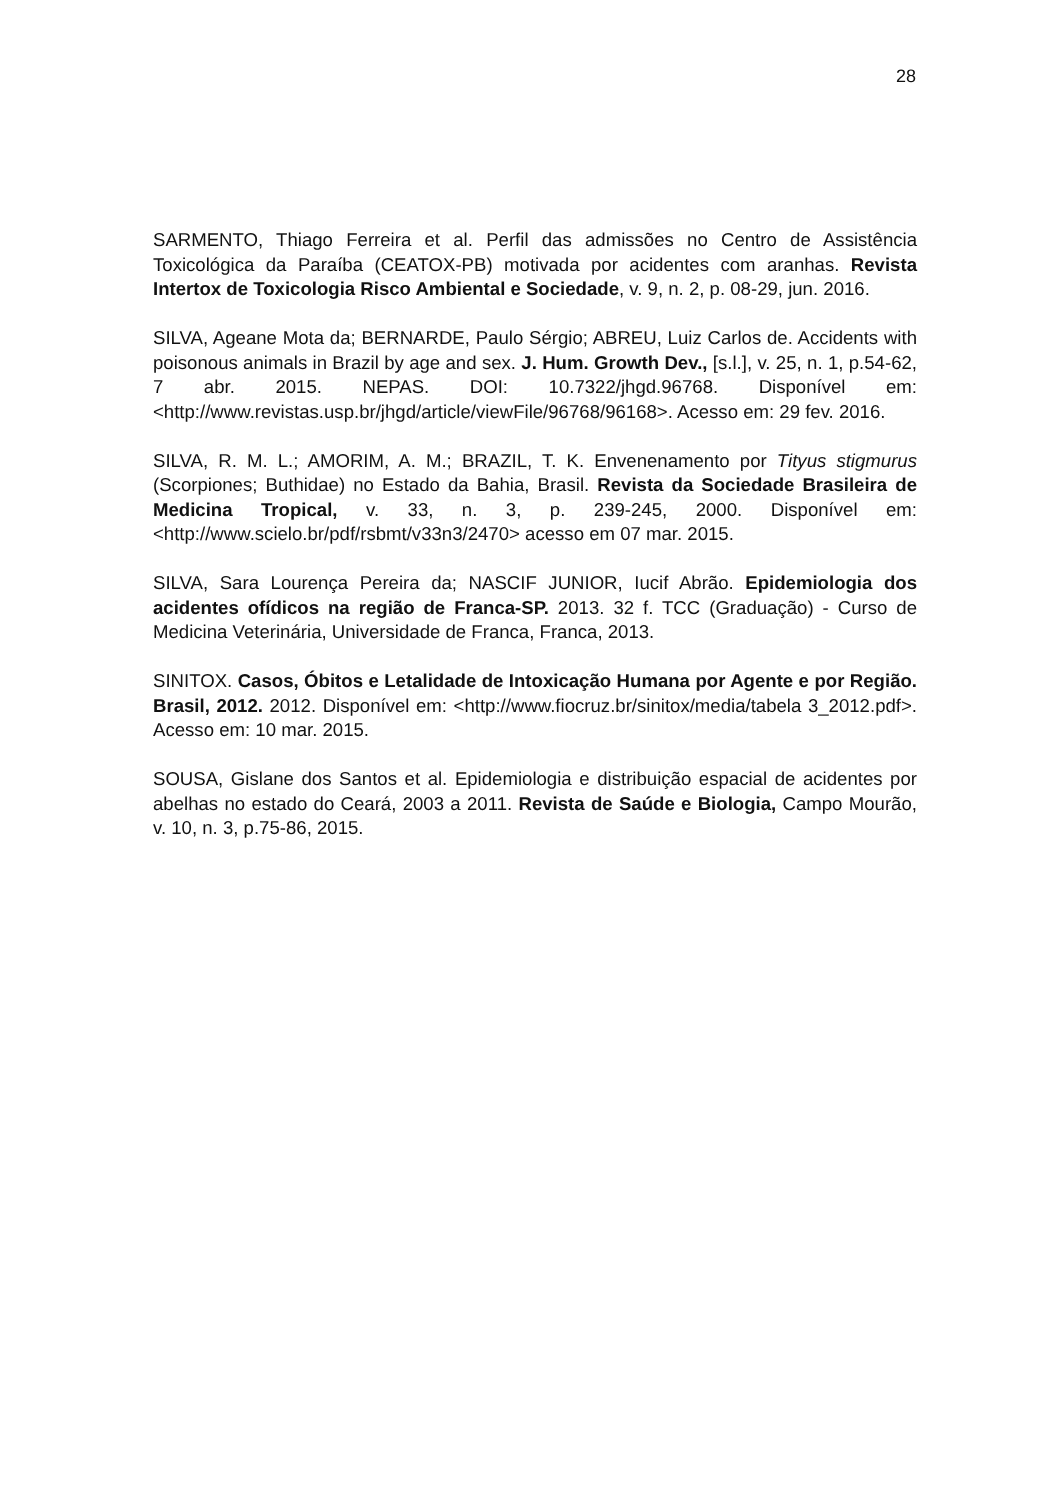28
SARMENTO, Thiago Ferreira et al. Perfil das admissões no Centro de Assistência Toxicológica da Paraíba (CEATOX-PB) motivada por acidentes com aranhas. Revista Intertox de Toxicologia Risco Ambiental e Sociedade, v. 9, n. 2, p. 08-29, jun. 2016.
SILVA, Ageane Mota da; BERNARDE, Paulo Sérgio; ABREU, Luiz Carlos de. Accidents with poisonous animals in Brazil by age and sex. J. Hum. Growth Dev., [s.l.], v. 25, n. 1, p.54-62, 7 abr. 2015. NEPAS. DOI: 10.7322/jhgd.96768. Disponível em: <http://www.revistas.usp.br/jhgd/article/viewFile/96768/96168>. Acesso em: 29 fev. 2016.
SILVA, R. M. L.; AMORIM, A. M.; BRAZIL, T. K. Envenenamento por Tityus stigmurus (Scorpiones; Buthidae) no Estado da Bahia, Brasil. Revista da Sociedade Brasileira de Medicina Tropical, v. 33, n. 3, p. 239-245, 2000. Disponível em: <http://www.scielo.br/pdf/rsbmt/v33n3/2470> acesso em 07 mar. 2015.
SILVA, Sara Lourença Pereira da; NASCIF JUNIOR, Iucif Abrão. Epidemiologia dos acidentes ofídicos na região de Franca-SP. 2013. 32 f. TCC (Graduação) - Curso de Medicina Veterinária, Universidade de Franca, Franca, 2013.
SINITOX. Casos, Óbitos e Letalidade de Intoxicação Humana por Agente e por Região. Brasil, 2012. 2012. Disponível em: <http://www.fiocruz.br/sinitox/media/tabela 3_2012.pdf>. Acesso em: 10 mar. 2015.
SOUSA, Gislane dos Santos et al. Epidemiologia e distribuição espacial de acidentes por abelhas no estado do Ceará, 2003 a 2011. Revista de Saúde e Biologia, Campo Mourão, v. 10, n. 3, p.75-86, 2015.